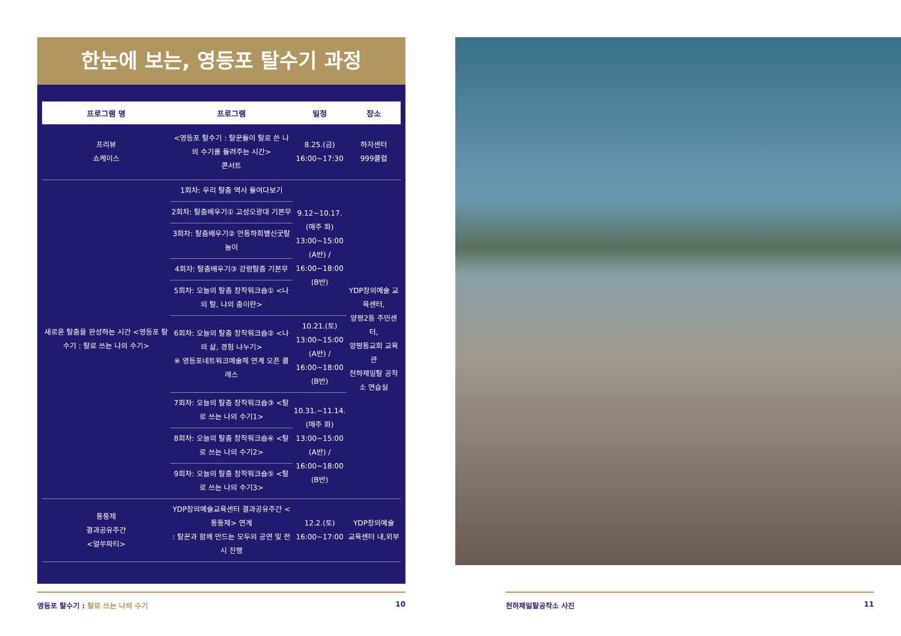한눈에 보는, 영등포 탈수기 과정
| 프로그램 명 | 프로그램 | 일정 | 장소 |
| --- | --- | --- | --- |
| 프리뷰 쇼케이스 | <영등포 탈수기 : 탈꾼들이 탈로 쓴 나의 수기를 들려주는 시간> 콘서트 | 8.25.(금) 16:00~17:30 | 하자센터 999클럽 |
| 새로운 탈춤을 완성하는 시간 <영등포 탈수기 : 탈로 쓰는 나의 수기> | 1회차: 우리 탈춤 역사 들여다보기 | 9.12~10.17. (매주 화) 13:00~15:00 (A반) / 16:00~18:00 (B반) | YDP창의예술 교육센터, 양평2동 주민센터, 양평동교회 교육관 천하제일탈 공작소 연습실 |
| | 2회차: 탈춤배우기① 고성오광대 기본무 | | |
| | 3회차: 탈춤배우기② 안동하회별신굿탈놀이 | | |
| | 4회차: 탈춤배우기③ 강령탈춤 기본무 | | |
| | 5회차: 오늘의 탈춤 창작워크숍① <나의 탈, 나의 춤이란> | | |
| | 6회차: 오늘의 탈춤 창작워크숍② <나의 삶, 경험 나누기> ※ 영등포네트워크예술제 연계 오픈 클래스 | 10.21.(토) 13:00~15:00 (A반) / 16:00~18:00 (B반) | |
| | 7회차: 오늘의 탈춤 창작워크숍③ <탈로 쓰는 나의 수기1> | 10.31.~11.14. (매주 화) 13:00~15:00 (A반) / 16:00~18:00 (B반) | |
| | 8회차: 오늘의 탈춤 창작워크숍④ <탈로 쓰는 나의 수기2> | | |
| | 9회차: 오늘의 탈춤 창작워크숍⑤ <탈로 쓰는 나의 수기3> | | |
| 둥둥제 결과공유주간 <얼쑤파티> | YDP창의예술교육센터 결과공유주간 <둥둥제> 연계 : 탈꾼과 함께 만드는 모두의 공연 및 전시 진행 | 12.2.(토) 16:00~17:00 | YDP창의예술 교육센터 내,외부 |
영등포 탈수기 : 탈로 쓰는 나의 수기 10 천하제일탈공작소 사진 11